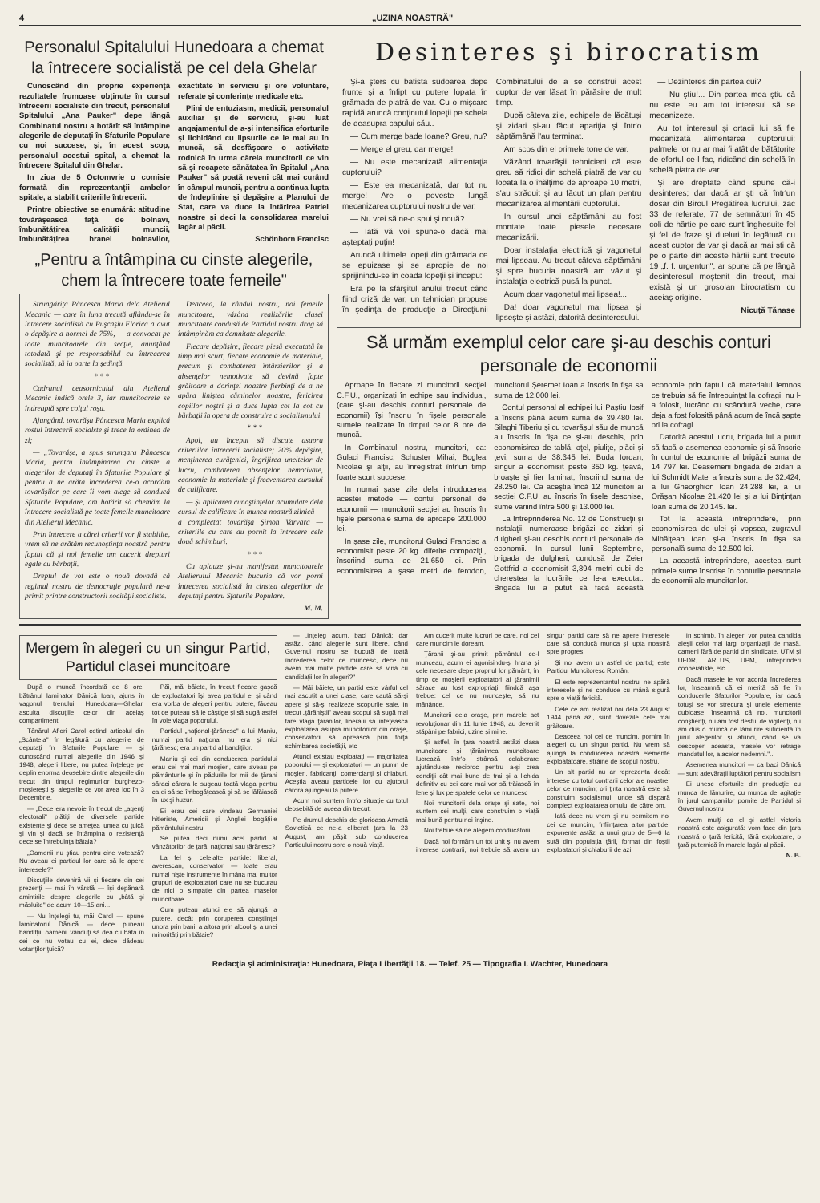4 „UZINA NOASTRĂ"
Personalul Spitalului Hunedoara a chemat la întrecere socialistă pe cel dela Ghelar
Cunoscând din proprie experienţă rezultatele frumoase obţinute în cursul întrecerii socialiste din trecut, personalul Spitalului „Ana Pauker" depe lângă Combinatul nostru a hotărît să întâmpine alegerile de deputaţi în Sfaturile Populare cu noi succese, şi, în acest scop, personalul acestui spital, a chemat la întrecere Spitalul din Ghelar.
In ziua de 5 Octomvrie o comisie formată din reprezentanţii ambelor spitale, a stabilit criteriile întrecerii.
Printre obiective se enumără: atitudine tovărăşească faţă de bolnavi, îmbunătăţirea calităţii muncii, îmbunătăţirea hranei bolnavilor, exactitate în serviciu şi ore voluntare, referate şi conferinţe medicale etc.
Plini de entuziasm, medicii, personalul auxiliar şi de serviciu, şi-au luat angajamentul de a-şi intensifica eforturile şi lichidând cu lipsurile ce le mai au în muncă, să desfăşoare o activitate rodnică în urma căreia muncitorii ce vin să-şi recapete sănătatea în Spitalul „Ana Pauker" să poată reveni cât mai curând în câmpul muncii, pentru a continua lupta de îndeplinire şi depăşire a Planului de Stat, care va duce la întărirea Patriei noastre şi deci la consolidarea marelui lagăr al păcii.
Schönborn Francisc
„Pentru a întâmpina cu cinste alegerile, chem la întrecere toate femeile"
Strungăriţa Pâncescu Maria dela Atelierul Mecanic — care în luna trecută aflându-se în întrecere socialistă cu Puşcaşiu Florica a avut o depăşire a normei de 75%, — a convocat pe toate muncitoarele din secţie, anunţând totodată şi pe responsabilul cu întrecerea socialistă, să ia parte la şedinţă.
* * *
Cadranul ceasornicului din Atelierul Mecanic indică orele 3, iar muncitoarele se îndreaptă spre colţul roşu.
Ajungând, tovarăşa Pâncescu Maria explică rostul întrecerii socialste şi trece la ordinea de zi;
— „Tovarăşe, a spus strungara Pâncescu Maria, pentru întâmpinarea cu cinste a alegerilor de deputaţi în Sfaturile Populare şi pentru a ne arăta încrederea ce-o acordăm tovarăşilor pe care îi vom alege să conducă Sfaturile Populare, am hotărît să chemăm la întrecere socialistă pe toate femeile muncitoare din Atelierul Mecanic.
Prin întrecere a cărei criterii vor fi stabilite, vrem să ne arătăm recunoştinţa noastră pentru faptul că şi noi femeile am cucerit drepturi egale cu bărbaţii.
Dreptul de vot este o nouă dovadă că regimul nostru de democraţie populară ne-a primit printre constructorii socităţii socialiste.
Deaceea, la rândul nostru, noi femeile muncitoare, văzând realizările clasei muncitoare condusă de Partidul nostru drag să întâmpinăm ca demnitate alegerile.
Fiecare depăşire, fiecare piesă executată în timp mai scurt, fiecare economie de materiale, precum şi combaterea întârzierilor şi a absenţelor nemotivate să devină fapte grăitoare a dorinţei noastre fierbinţi de a ne apăra liniştea căminelor noastre, fericirea copiilor noştri şi a duce lupta cot la cot cu bărbaţii în opera de construire a socialismului.
* * *
Apoi, au început să discute asupra criteriilor întrecerii socialiste; 20% depăşire, menţinerea curăţeniei, îngrijirea uneltelor de lucru, combaterea absenţelor nemotivate, economie la materiale şi frecventarea cursului de calificare.
— Şi aplicarea cunoştinţelor acumulate dela cursul de calificare în munca noastră zilnică — a complectat tovarăşa Şimon Varvara — criteriile cu care au pornit la întrecere cele două schimburi.
* * *
Cu aplauze şi-au manifestat muncitoarele Atelierului Mecanic bucuria că vor porni întrecerea socialistă în cinstea alegerilor de deputaţi pentru Sfaturile Populare.
M. M.
Desinteres şi birocratism
Şi-a şters cu batista sudoarea depe frunte şi a înfipt cu putere lopata în grămada de piatră de var. Cu o mişcare rapidă aruncă conţinutul lopeţii pe schela de deasupra capului său..
— Cum merge bade Ioane? Greu, nu?
— Merge el greu, dar merge!
— Nu este mecanizată alimentaţia cuptorului?
— Este ea mecanizată, dar tot nu merge! Are o poveste lungă mecanizarea cuptorului nostru de var.
— Nu vrei să ne-o spui şi nouă?
— Iată vă voi spune-o dacă mai aşteptaţi puţin!
Aruncă ultimele lopeţi din grămada ce se epuizase şi se apropie de noi sprijinindu-se în coada lopeţii şi începu:
Era pe la sfârşitul anului trecut când fiind criză de var, un tehnician propuse în şedinţa de producţie a Direcţiunii Combinatului de a se construi acest cuptor de var lăsat în părăsire de mult timp.
După câteva zile, echipele de lăcătuşi şi zidari şi-au făcut apariţia şi într'o săptămână l'au terminat.
Am scos din el primele tone de var.
Văzând tovarăşii tehnicieni că este greu să ridici din schelă piatră de var cu lopata la o înălţime de aproape 10 metri, s'au străduit şi au făcut un plan pentru mecanizarea alimentării cuptorului.
In cursul unei săptămâni au fost montate toate piesele necesare mecanizării.
Doar instalaţia electrică şi vagonetul mai lipseau. Au trecut câteva săptămâni şi spre bucuria noastră am văzut şi instalaţia electrică pusă la punct.
Acum doar vagonetul mai lipsea!...
Da! doar vagonetul mai lipsea şi lipseşte şi astăzi, datorită desinteresului.
— Dezinteres din partea cui?
— Nu ştiu!... Din partea mea ştiu că nu este, eu am tot interesul să se mecanizeze.
Au tot interesul şi ortacii lui să fie mecanizată alimentarea cuptorului; palmele lor nu ar mai fi atât de bătătorite de efortul ce-l fac, ridicând din schelă în schelă piatra de var.
Şi are dreptate când spune că-i desinteres; dar dacă ar şti că într'un dosar din Biroul Pregătirea lucrului, zac 33 de referate, 77 de semnături în 45 coli de hârtie pe care sunt înghesuite fel şi fel de fraze şi dueluri în legătură cu acest cuptor de var şi dacă ar mai şti că pe o parte din aceste hârtii sunt trecute 19 „f. f. urgenturi", ar spune că pe lângă desinteresul moştenit din trecut, mai există şi un grosolan birocratism cu aceiaş origine.
Nicuţă Tănase
Să urmăm exemplul celor care şi-au deschis conturi personale de economii
Aproape în fiecare zi muncitorii secţiei C.F.U., organizaţi în echipe sau individual, (care şi-au deschis conturi personale de economii) îşi înscriu în fişele personale sumele realizate în timpul celor 8 ore de muncă.
In Combinatul nostru, muncitori, ca: Gulaci Francisc, Schuster Mihai, Boglea Nicolae şi alţii, au înregistrat într'un timp foarte scurt succese.
In numai şase zile dela introducerea acestei metode — contul personal de economii — muncitorii secţiei au înscris în fişele personale suma de aproape 200.000 lei.
In şase zile, muncitorul Gulaci Francisc a economisit peste 20 kg. diferite compoziţii, înscriind suma de 21.650 lei. Prin economisirea a şase metri de ferodon, muncitorul Şeremet Ioan a înscris în fişa sa suma de 12.000 lei.
Contul personal al echipei lui Paştiu Iosif a înscris până acum suma de 39.480 lei. Silaghi Tiberiu şi cu tovarăşul său de muncă au înscris în fişa ce şi-au deschis, prin economisirea de tablă, oţel, piuliţe, plăci şi ţevi, suma de 38.345 lei. Buda Iordan, singur a economisit peste 350 kg. ţeavă, broaşte şi fier laminat, înscriind suma de 28.250 lei. Ca aceştia încă 12 muncitori ai secţiei C.F.U. au înscris în fişele deschise, sume variind între 500 şi 13.000 lei.
La Intreprinderea No. 12 de Construcţii şi Instalaţii, numeroase brigăzi de zidari şi dulgheri şi-au deschis conturi personale de economii. In cursul lunii Septembrie, brigada de dulgheri, condusă de Zeier Gottfrid a economisit 3,894 metri cubi de cherestea la lucrările ce le-a executat. Brigada lui a putut să facă această economie prin faptul că materialul lemnos ce trebuia să fie întrebuinţat la cofragi, nu l-a folosit, lucrând cu scândură veche, care deja a fost folosită până acum de încă şapte ori la cofragi.
Datorită acestui lucru, brigada lui a putut să facă o asemenea economie şi să înscrie în contul de economie al brigăzii suma de 14 797 lei. Deasemeni brigada de zidari a lui Schmidt Matei a înscris suma de 32.424, a lui Gheorghion Ioan 24.288 lei, a lui Orăşan Nicolae 21.420 lei şi a lui Binţinţan Ioan suma de 20 145. lei.
Tot la această intreprindere, prin economisirea de ulei şi vopsea, zugravul Mihălţean Ioan şi-a înscris în fişa sa personală suma de 12.500 lei.
La această intreprindere, acestea sunt primele sume înscrise în conturile personale de economii ale muncitorilor.
Mergem în alegeri cu un singur Partid, Partidul clasei muncitoare
După o muncă încordată de 8 ore, bătrânul laminator Dănică Ioan, ajuns în vagonul trenului Hunedoara—Ghelar, asculta discuţiile celor din acelaş compartiment.
Tânărul Aflori Carol cetind articolul din „Scânteia" în legătură cu alegerile de deputaţi în Sfaturile Populare — şi cunoscând numai alegerile din 1946 şi 1948, alegeri libere, nu putea înţelege pe deplin enorma deosebire dintre alegerile din trecut din timpul regimurilor burghezo-moşiereşti şi alegerile ce vor avea loc în 3 Decembrie.
— „Dece era nevoie în trecut de „agenţi electorali" plătiţi de diversele partide existente şi dece se ameţea lumea cu ţuică şi vin şi dacă se întâmpina o rezistenţă dece se întrebuinţa bătaia?
„Oamenii nu ştiau pentru cine votează? Nu aveau ei partidul lor care să le apere interesele?"
Discuţiile deveniră vii şi fiecare din cei prezenţi — mai în vârstă — îşi depănară amintirile despre alegerile cu „bâtă şi măsluite" de acum 10—15 ani...
— Nu înţelegi tu, măi Carol — spune laminatorul Dănică — dece puneau banditţii, oamenii vânduţi să dea cu bâta în cei ce nu votau cu ei, dece dădeau votanţilor ţuică?
Păi, măi băiete, în trecut fiecare gaşcă de exploatatori îşi avea partidul ei şi când era vorba de alegeri pentru putere, făceau tot ce puteau să le câştige şi să sugă astfel în voie vlaga poporului.
Partidul „naţional-ţărănesc" a lui Maniu, numai partid naţional nu era şi nici ţărănesc; era un partid al bandiţilor.
Maniu şi cei din conducerea partidului erau cei mai mari moşieri, care aveau pe pământurile şi în pădurile lor mii de ţărani săraci cărora le sugeau toată vlaga pentru ca ei să se îmbogăţească şi să se lăfăiască în lux şi huzur.
Ei erau cei care vindeau Germaniei hitleriste, Americii şi Angliei bogăţiile pământului nostru.
Se putea deci numi acel partid al vânzătorilor de ţară, naţional sau ţărănesc?
La fel şi celelalte partide: liberal, averescan, conservator, — toate erau numai nişte instrumente în mâna mai multor grupuri de exploatatori care nu se bucurau de nici o simpatie din partea maselor muncitoare.
Cum puteau atunci ele să ajungă la putere, decât prin coruperea conştiinţei unora prin bani, a altora prin alcool şi a unei minorităţi prin bătaie?
— „Inţeleg acum, baci Dănică; dar astăzi, când alegerile sunt libere, când Guvernul nostru se bucură de toată încrederea celor ce muncesc, dece nu avem mai multe partide care să vină cu candidaţii lor în alegeri?"
— Măi băiete, un partid este vârful cel mai ascuţit a unei clase, care caută să-şi apere şi să-şi realizeze scopurile sale. In trecut „ţărăniştii" aveau scopul să sugă mai tare vlaga ţăranilor, liberalii să inteţească exploatarea asupra muncitorilor din oraşe, conservatorii să oprească prin forţă schimbarea societăţii, etc
Atunci existau exploataţi — majoritatea poporului — şi exploatatori — un pumn de moşieri, fabricanţi, comercianţi şi chiaburi. Aceştia aveau partidele lor cu ajutorul cărora ajungeau la putere.
Acum noi suntem într'o situaţie cu totul deosebită de aceea din trecut.
Pe drumul deschis de glorioasa Armată Sovietică ce ne-a eliberat ţara la 23 August, am păşit sub conducerea Partidului nostru spre o nouă viaţă.
Am cucerit multe lucruri pe care, noi cei care muncim le doream.
Ţăranii şi-au primit pământul ce-l munceau, acum ei agonisindu-şi hrana şi cele necesare depe propriul lor pământ, în timp ce moşierii exploatatori ai ţăranimii sărace au fost expropriaţi, fiindcă aşa trebue: cel ce nu munceşte, să nu mănânce.
Muncitorii dela oraşe, prin marele act revoluţionar din 11 Iunie 1948, au devenit stăpâni pe fabrici, uzine şi mine.
Şi astfel, în ţara noastră astăzi clasa muncitoare şi ţărănimea muncitoare lucrează într'o strânsă colaborare ajutându-se reciproc pentru a-şi crea condiţii cât mai bune de trai şi a lichida definitiv cu cei care mai vor să trăiască în lene şi lux pe spatele celor ce muncesc
Noi muncitorii dela oraşe şi sate, noi suntem cei mulţi, care construim o viaţă mai bună pentru noi înşine.
Noi trebue să ne alegem conducătorii.
Dacă noi formăm un tot unit şi nu avem interese contrarii, noi trebuie să avem un singur partid care să ne apere interesele care să conducă munca şi lupta noastră spre progres.
Şi noi avem un astfel de partid; este Partidul Muncitoresc Român.
El este reprezentantul nostru, ne apără interesele şi ne conduce cu mână sigură spre o viaţă fericită.
Cele ce am realizat noi dela 23 August 1944 până azi, sunt dovezile cele mai grăitoare.
Deaceea noi cei ce muncim, pornim în alegeri cu un singur partid. Nu vrem să ajungă la conducerea noastră elemente exploatatoare, străine de scopul nostru.
Un alt partid nu ar reprezenta decât interese cu totul contrarii celor ale noastre, celor ce muncim; ori ţinta noastră este să construim socialismul, unde să dispară complect exploatarea omului de către om.
Iată dece nu vrem şi nu permitem noi cei ce muncim, înfiinţarea altor partide, exponente astăzi a unui grup de 5—6 la sută din populaţia ţării, format din foştii exploatatori şi chiaburii de azi.
In schimb, în alegeri vor putea candida aleşii celor mai largi organizaţii de masă, oameni fără de partid din sindicate, UTM şi UFDR, ARLUS, UPM, intreprinderi cooperatiste, etc.
Dacă masele le vor acorda încrederea lor, înseamnă că ei merită să fie în conducerile Sfaturilor Populare, iar dacă totuşi se vor strecura şi unele elemente dubioase, înseamnă că noi, muncitorii conştienţi, nu am fost destul de vigilenţi, nu am dus o muncă de lămurire suficientă în jurul alegerilor şi atunci, când se va descoperi aceasta, masele vor retrage mandatul lor, a acelor nedemni."...
Asemenea muncitori — ca baci Dănică — sunt adevăraţii luptători pentru socialism
Ei unesc eforturile din producţie cu munca de lămurire, cu munca de agitaţie în jurul campaniilor pornite de Partidul şi Guvernul nostru
Avem mulţi ca el şi astfel victoria noastră este asigurată: vom face din ţara noastră o ţară fericită, fără exploatare, o ţară puternică în marele lagăr al păcii.
N. B.
Redacţia şi administraţia: Hunedoara, Piaţa Libertăţii 18. — Telef. 25 — Tipografia I. Wachter, Hunedoara